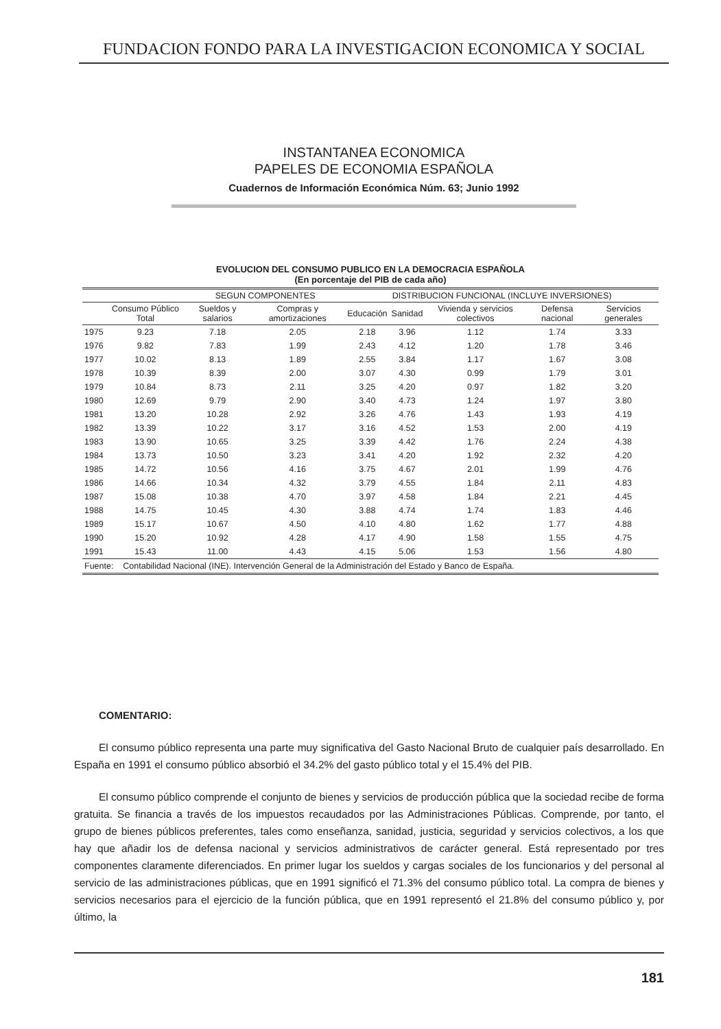FUNDACION FONDO PARA LA INVESTIGACION ECONOMICA Y SOCIAL
INSTANTANEA ECONOMICA
PAPELES DE ECONOMIA ESPAÑOLA
Cuadernos de Información Económica Núm. 63; Junio 1992
EVOLUCION DEL CONSUMO PUBLICO EN LA DEMOCRACIA ESPAÑOLA
(En porcentaje del PIB de cada año)
| | | SEGUN COMPONENTES | | DISTRIBUCION FUNCIONAL (INCLUYE INVERSIONES) | | | | |
| --- | --- | --- | --- | --- | --- | --- | --- | --- |
| | Consumo Público Total | Sueldos y salarios | Compras y amortizaciones | Educación | Sanidad | Vivienda y servicios colectivos | Defensa nacional | Servicios generales |
| 1975 | 9.23 | 7.18 | 2.05 | 2.18 | 3.96 | 1.12 | 1.74 | 3.33 |
| 1976 | 9.82 | 7.83 | 1.99 | 2.43 | 4.12 | 1.20 | 1.78 | 3.46 |
| 1977 | 10.02 | 8.13 | 1.89 | 2.55 | 3.84 | 1.17 | 1.67 | 3.08 |
| 1978 | 10.39 | 8.39 | 2.00 | 3.07 | 4.30 | 0.99 | 1.79 | 3.01 |
| 1979 | 10.84 | 8.73 | 2.11 | 3.25 | 4.20 | 0.97 | 1.82 | 3.20 |
| 1980 | 12.69 | 9.79 | 2.90 | 3.40 | 4.73 | 1.24 | 1.97 | 3.80 |
| 1981 | 13.20 | 10.28 | 2.92 | 3.26 | 4.76 | 1.43 | 1.93 | 4.19 |
| 1982 | 13.39 | 10.22 | 3.17 | 3.16 | 4.52 | 1.53 | 2.00 | 4.19 |
| 1983 | 13.90 | 10.65 | 3.25 | 3.39 | 4.42 | 1.76 | 2.24 | 4.38 |
| 1984 | 13.73 | 10.50 | 3.23 | 3.41 | 4.20 | 1.92 | 2.32 | 4.20 |
| 1985 | 14.72 | 10.56 | 4.16 | 3.75 | 4.67 | 2.01 | 1.99 | 4.76 |
| 1986 | 14.66 | 10.34 | 4.32 | 3.79 | 4.55 | 1.84 | 2.11 | 4.83 |
| 1987 | 15.08 | 10.38 | 4.70 | 3.97 | 4.58 | 1.84 | 2.21 | 4.45 |
| 1988 | 14.75 | 10.45 | 4.30 | 3.88 | 4.74 | 1.74 | 1.83 | 4.46 |
| 1989 | 15.17 | 10.67 | 4.50 | 4.10 | 4.80 | 1.62 | 1.77 | 4.88 |
| 1990 | 15.20 | 10.92 | 4.28 | 4.17 | 4.90 | 1.58 | 1.55 | 4.75 |
| 1991 | 15.43 | 11.00 | 4.43 | 4.15 | 5.06 | 1.53 | 1.56 | 4.80 |
| Fuente: Contabilidad Nacional (INE). Intervención General de la Administración del Estado y Banco de España. | | | | | | | | |
COMENTARIO:
El consumo público representa una parte muy significativa del Gasto Nacional Bruto de cualquier país desarrollado. En España en 1991 el consumo público absorbió el 34.2% del gasto público total y el 15.4% del PIB.
El consumo público comprende el conjunto de bienes y servicios de producción pública que la sociedad recibe de forma gratuita. Se financia a través de los impuestos recaudados por las Administraciones Públicas. Comprende, por tanto, el grupo de bienes públicos preferentes, tales como enseñanza, sanidad, justicia, seguridad y servicios colectivos, a los que hay que añadir los de defensa nacional y servicios administrativos de carácter general. Está representado por tres componentes claramente diferenciados. En primer lugar los sueldos y cargas sociales de los funcionarios y del personal al servicio de las administraciones públicas, que en 1991 significó el 71.3% del consumo público total. La compra de bienes y servicios necesarios para el ejercicio de la función pública, que en 1991 representó el 21.8% del consumo público y, por último, la
181